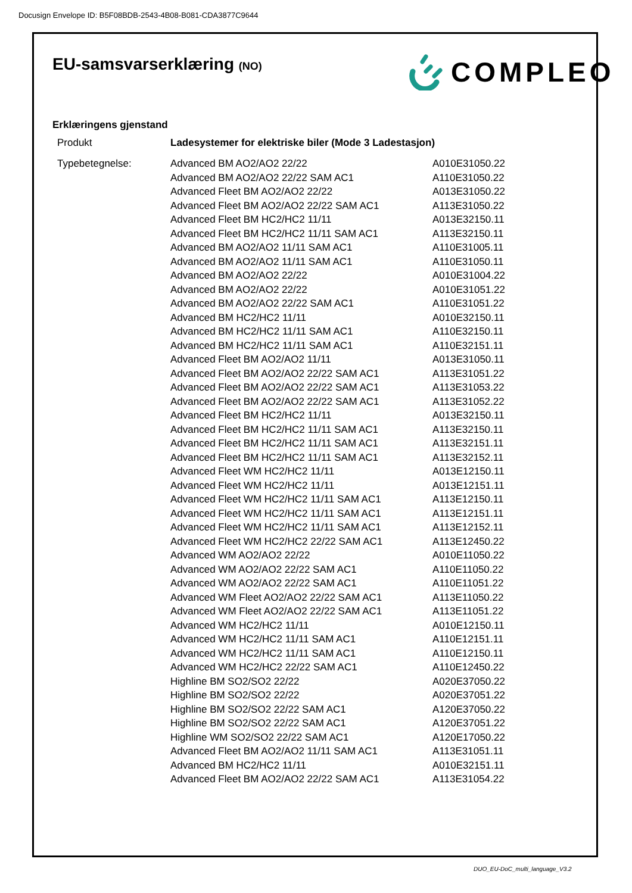Docusign Envelope ID: B5F08BDB-2543-4B08-B081-CDA3877C9644
EU-samsvarserklæring (NO) COMPLEO
Erklæringens gjenstand
| Produkt | Ladesystemer for elektriske biler (Mode 3 Ladestasjon) | |
| Typebetegnelse: | Advanced BM AO2/AO2 22/22 | A010E31050.22 |
| | Advanced BM AO2/AO2 22/22 SAM AC1 | A110E31050.22 |
| | Advanced Fleet BM AO2/AO2 22/22 | A013E31050.22 |
| | Advanced Fleet BM AO2/AO2 22/22 SAM AC1 | A113E31050.22 |
| | Advanced Fleet BM HC2/HC2 11/11 | A013E32150.11 |
| | Advanced Fleet BM HC2/HC2 11/11 SAM AC1 | A113E32150.11 |
| | Advanced BM AO2/AO2 11/11 SAM AC1 | A110E31005.11 |
| | Advanced BM AO2/AO2 11/11 SAM AC1 | A110E31050.11 |
| | Advanced BM AO2/AO2 22/22 | A010E31004.22 |
| | Advanced BM AO2/AO2 22/22 | A010E31051.22 |
| | Advanced BM AO2/AO2 22/22 SAM AC1 | A110E31051.22 |
| | Advanced BM HC2/HC2 11/11 | A010E32150.11 |
| | Advanced BM HC2/HC2 11/11 SAM AC1 | A110E32150.11 |
| | Advanced BM HC2/HC2 11/11 SAM AC1 | A110E32151.11 |
| | Advanced Fleet BM AO2/AO2 11/11 | A013E31050.11 |
| | Advanced Fleet BM AO2/AO2 22/22 SAM AC1 | A113E31051.22 |
| | Advanced Fleet BM AO2/AO2 22/22 SAM AC1 | A113E31053.22 |
| | Advanced Fleet BM AO2/AO2 22/22 SAM AC1 | A113E31052.22 |
| | Advanced Fleet BM HC2/HC2 11/11 | A013E32150.11 |
| | Advanced Fleet BM HC2/HC2 11/11 SAM AC1 | A113E32150.11 |
| | Advanced Fleet BM HC2/HC2 11/11 SAM AC1 | A113E32151.11 |
| | Advanced Fleet BM HC2/HC2 11/11 SAM AC1 | A113E32152.11 |
| | Advanced Fleet WM HC2/HC2 11/11 | A013E12150.11 |
| | Advanced Fleet WM HC2/HC2 11/11 | A013E12151.11 |
| | Advanced Fleet WM HC2/HC2 11/11 SAM AC1 | A113E12150.11 |
| | Advanced Fleet WM HC2/HC2 11/11 SAM AC1 | A113E12151.11 |
| | Advanced Fleet WM HC2/HC2 11/11 SAM AC1 | A113E12152.11 |
| | Advanced Fleet WM HC2/HC2 22/22 SAM AC1 | A113E12450.22 |
| | Advanced WM AO2/AO2 22/22 | A010E11050.22 |
| | Advanced WM AO2/AO2 22/22 SAM AC1 | A110E11050.22 |
| | Advanced WM AO2/AO2 22/22 SAM AC1 | A110E11051.22 |
| | Advanced WM Fleet AO2/AO2 22/22 SAM AC1 | A113E11050.22 |
| | Advanced WM Fleet AO2/AO2 22/22 SAM AC1 | A113E11051.22 |
| | Advanced WM HC2/HC2 11/11 | A010E12150.11 |
| | Advanced WM HC2/HC2 11/11 SAM AC1 | A110E12151.11 |
| | Advanced WM HC2/HC2 11/11 SAM AC1 | A110E12150.11 |
| | Advanced WM HC2/HC2 22/22 SAM AC1 | A110E12450.22 |
| | Highline BM SO2/SO2 22/22 | A020E37050.22 |
| | Highline BM SO2/SO2 22/22 | A020E37051.22 |
| | Highline BM SO2/SO2 22/22 SAM AC1 | A120E37050.22 |
| | Highline BM SO2/SO2 22/22 SAM AC1 | A120E37051.22 |
| | Highline WM SO2/SO2 22/22 SAM AC1 | A120E17050.22 |
| | Advanced Fleet BM AO2/AO2 11/11 SAM AC1 | A113E31051.11 |
| | Advanced BM HC2/HC2 11/11 | A010E32151.11 |
| | Advanced Fleet BM AO2/AO2 22/22 SAM AC1 | A113E31054.22 |
DUO_EU-DoC_multi_language_V3.2